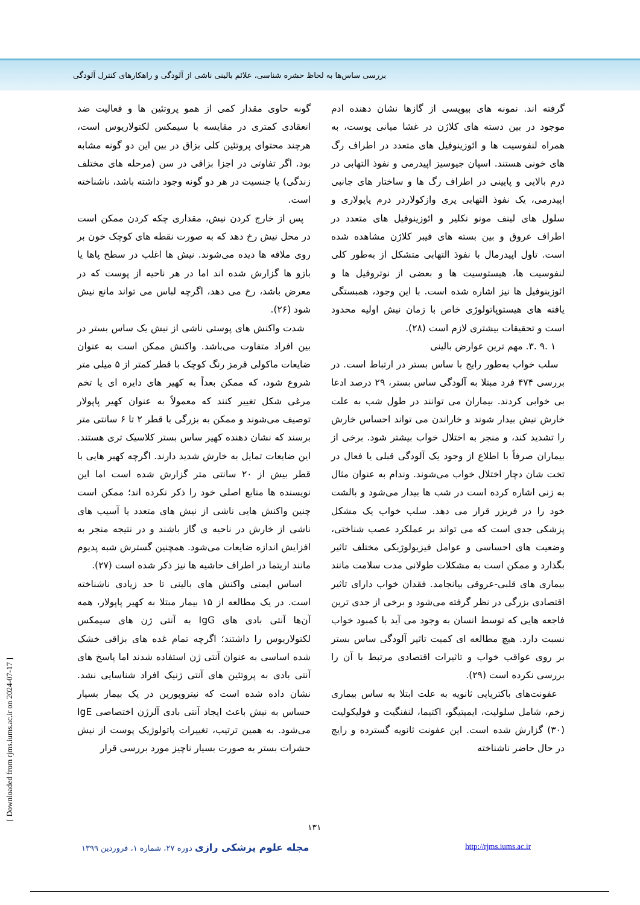بررسی ساس‌ها به لحاظ حشره شناسی، علائم بالینی ناشی از آلودگی و راهکارهای کنترل آلودگی
گونه حاوی مقدار کمی از همو پروتئین ها و فعالیت ضد انعقادی کمتری در مقایسه با سیمکس لکتولاریوس است، هرچند محتوای پروتئین کلی بزاق در بین این دو گونه مشابه بود. اگر تفاوتی در اجزا بزاقی در سن (مرحله های مختلف زندگی) یا جنسیت در هر دو گونه وجود داشته باشد، ناشناخته است.
پس از خارج کردن نیش، مقداری چکه کردن ممکن است در محل نیش رخ دهد که به صورت نقطه های کوچک خون بر روی ملافه ها دیده می‌شوند. نیش ها اغلب در سطح پاها یا بازو ها گزارش شده اند اما در هر ناحیه از پوست که در معرض باشد، رخ می دهد، اگرچه لباس می تواند مانع نیش شود (۲۶).
شدت واکنش های پوستی ناشی از نیش یک ساس بستر در بین افراد متفاوت می‌باشد. واکنش ممکن است به عنوان ضایعات ماکولی قرمز رنگ کوچک با قطر کمتر از ۵ میلی متر شروع شود، که ممکن بعداً به کهیر های دایره ای یا تخم مرغی شکل تغییر کنند که معمولاً به عنوان کهیر پاپولار توصیف می‌شوند و ممکن به بزرگی با قطر ۲ تا ۶ سانتی متر برسند که نشان دهنده کهیر ساس بستر کلاسیک تری هستند. این ضایعات تمایل به خارش شدید دارند. اگرچه کهیر هایی با قطر بیش از ۲۰ سانتی متر گزارش شده است اما این نویسنده ها منابع اصلی خود را ذکر نکرده اند؛ ممکن است چنین واکنش هایی ناشی از نیش های متعدد یا آسیب های ناشی از خارش در ناحیه ی گاز باشند و در نتیجه منجر به افزایش اندازه ضایعات می‌شود. همچنین گسترش شبه پدیوم مانند اریتما در اطراف حاشیه ها نیز ذکر شده است (۲۷).
اساس ایمنی واکنش های بالینی تا حد زیادی ناشناخته است. در یک مطالعه از ۱۵ بیمار مبتلا به کهیر پاپولار، همه آن‌ها آنتی بادی های IgG به آنتی ژن های سیمکس لکتولاریوس را داشتند؛ اگرچه تمام غده های بزاقی خشک شده اساسی به عنوان آنتی ژن استفاده شدند اما پاسخ های آنتی بادی به پروتئین های آنتی ژنیک افراد شناسایی نشد. نشان داده شده است که نیتروپورین در یک بیمار بسیار حساس به نیش باعث ایجاد آنتی بادی آلرژن اختصاصی IgE می‌شود. به همین ترتیب، تغییرات پاتولوژیک پوست از نیش حشرات بستر به صورت بسیار ناچیز مورد بررسی قرار
گرفته اند. نمونه های بیوپسی از گازها نشان دهنده ادم موجود در بین دسته های کلاژن در غشا میانی پوست، به همراه لنفوسیت ها و ائوزینوفیل های متعدد در اطراف رگ های خونی هستند. اسپان جیوسیز اپیدرمی و نفوذ التهابی در درم بالایی و پایینی در اطراف رگ ها و ساختار های جانبی اپیدرمی، یک نفوذ التهابی پری وازکولاردر درم پاپولاری و سلول های لینف مونو نکلیر و ائوزینوفیل های متعدد در اطراف عروق و بین بسته های فیبر کلاژن مشاهده شده است. تاول اپیدرمال با نفوذ التهابی متشکل از به‌طور کلی لنفوسیت ها، هیستوسیت ها و بعضی از نوتروفیل ها و ائوزینوفیل ها نیز اشاره شده است. با این وجود، همبستگی یافته های هیستوپاتولوژی خاص با زمان نیش اولیه محدود است و تحقیقات بیشتری لازم است (۲۸).
۱ .۹ .۳. مهم ترین عوارض بالینی
سلب خواب به‌طور رایج با ساس بستر در ارتباط است. در بررسی ۴۷۴ فرد مبتلا به آلودگی ساس بستر، ۲۹ درصد ادعا بی خوابی کردند. بیماران می توانند در طول شب به علت خارش نیش بیدار شوند و خاراندن می تواند احساس خارش را تشدید کند، و منجر به اختلال خواب بیشتر شود. برخی از بیماران صرفاً با اطلاع از وجود یک آلودگی قبلی یا فعال در تخت شان دچار اختلال خواب می‌شوند. وندام به عنوان مثال به زنی اشاره کرده است در شب ها بیدار می‌شود و بالشت خود را در فریزر قرار می دهد. سلب خواب یک مشکل پزشکی جدی است که می تواند بر عملکرد عصب شناختی، وضعیت های احساسی و عوامل فیزیولوژیکی مختلف تاثیر بگذارد و ممکن است به مشکلات طولانی مدت سلامت مانند بیماری های قلبی-عروقی بیانجامد. فقدان خواب دارای تاثیر اقتصادی بزرگی در نظر گرفته می‌شود و برخی از جدی ترین فاجعه هایی که توسط انسان به وجود می آید با کمبود خواب نسبت دارد. هیچ مطالعه ای کمیت تاثیر آلودگی ساس بستر بر روی عواقب خواب و تاثیرات اقتصادی مرتبط با آن را بررسی نکرده است (۲۹).
عفونت‌های باکتریایی ثانویه به علت ابتلا به ساس بیماری زخم، شامل سلولیت، ایمپتیگو، اکتیما، لنفنگیت و فولیکولیت (۳۰) گزارش شده است. این عفونت ثانویه گسترده و رایج در حال حاضر ناشناخته
۱۳۱
مجله علوم پزشکی رازی دوره ۲۷، شماره ۱، فروردین ۱۳۹۹ http://rjms.iums.ac.ir
[ Downloaded from rjms.iums.ac.ir on 2024-07-17 ]